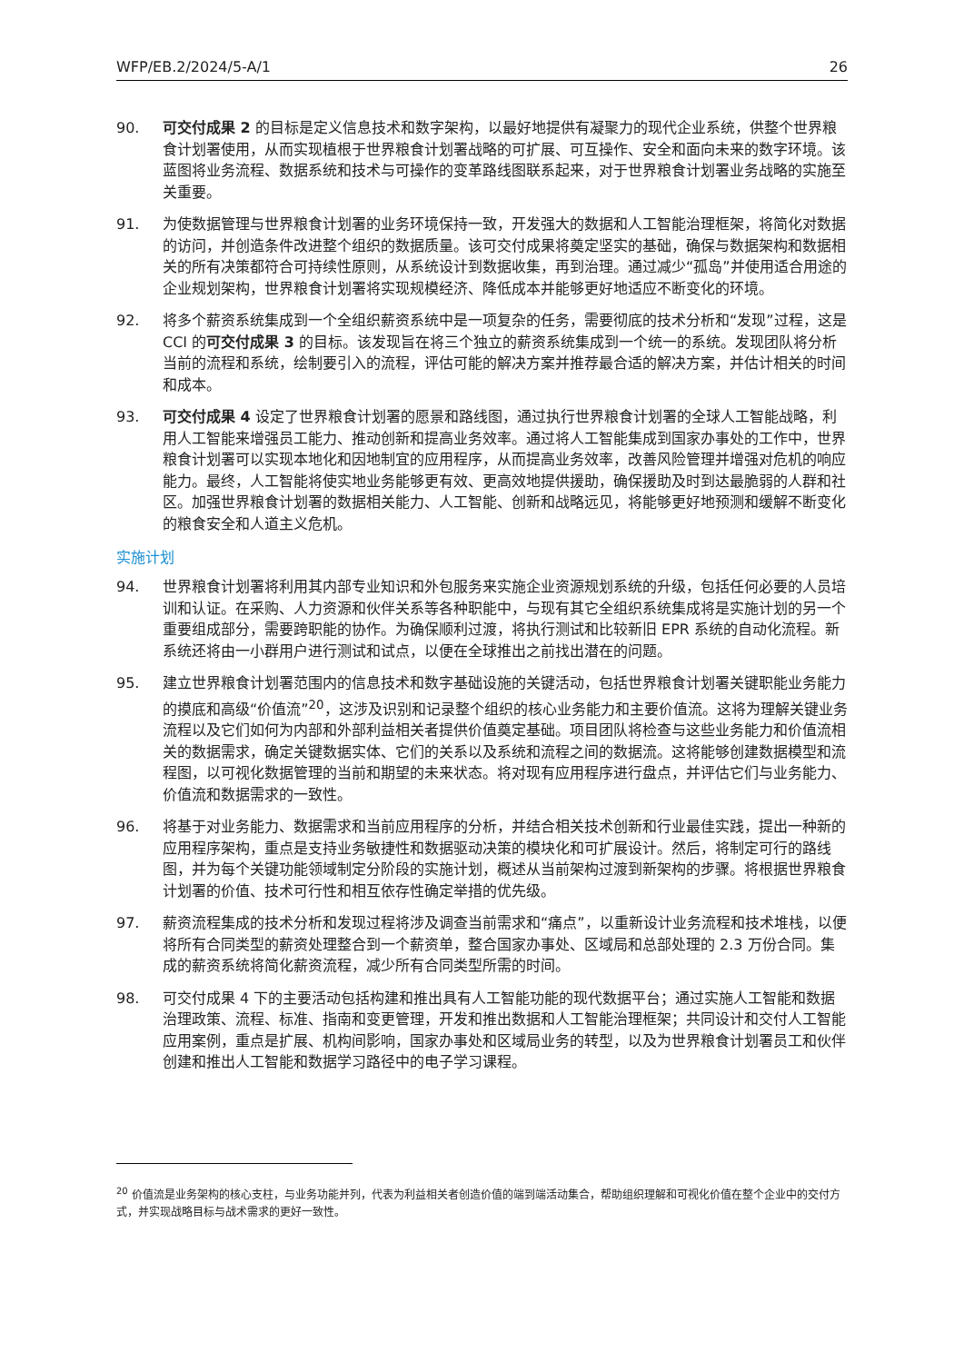WFP/EB.2/2024/5-A/1 26
90. 可交付成果 2 的目标是定义信息技术和数字架构，以最好地提供有凝聚力的现代企业系统，供整个世界粮食计划署使用，从而实现植根于世界粮食计划署战略的可扩展、可互操作、安全和面向未来的数字环境。该蓝图将业务流程、数据系统和技术与可操作的变革路线图联系起来，对于世界粮食计划署业务战略的实施至关重要。
91. 为使数据管理与世界粮食计划署的业务环境保持一致，开发强大的数据和人工智能治理框架，将简化对数据的访问，并创造条件改进整个组织的数据质量。该可交付成果将奠定坚实的基础，确保与数据架构和数据相关的所有决策都符合可持续性原则，从系统设计到数据收集，再到治理。通过减少“孤岛”并使用适合用途的企业规划架构，世界粮食计划署将实现规模经济、降低成本并能够更好地适应不断变化的环境。
92. 将多个薪资系统集成到一个全组织薪资系统中是一项复杂的任务，需要彻底的技术分析和“发现”过程，这是 CCI 的可交付成果 3 的目标。该发现旨在将三个独立的薪资系统集成到一个统一的系统。发现团队将分析当前的流程和系统，绘制要引入的流程，评估可能的解决方案并推荐最合适的解决方案，并估计相关的时间和成本。
93. 可交付成果 4 设定了世界粮食计划署的愿景和路线图，通过执行世界粮食计划署的全球人工智能战略，利用人工智能来增强员工能力、推动创新和提高业务效率。通过将人工智能集成到国家办事处的工作中，世界粮食计划署可以实现本地化和因地制宜的应用程序，从而提高业务效率，改善风险管理并增强对危机的响应能力。最终，人工智能将使实地业务能够更有效、更高效地提供援助，确保援助及时到达最脆弱的人群和社区。加强世界粮食计划署的数据相关能力、人工智能、创新和战略远见，将能够更好地预测和缓解不断变化的粮食安全和人道主义危机。
实施计划
94. 世界粮食计划署将利用其内部专业知识和外包服务来实施企业资源规划系统的升级，包括任何必要的人员培训和认证。在采购、人力资源和伙伴关系等各种职能中，与现有其它全组织系统集成将是实施计划的另一个重要组成部分，需要跨职能的协作。为确保顺利过渡，将执行测试和比较新旧 EPR 系统的自动化流程。新系统还将由一小群用户进行测试和试点，以便在全球推出之前找出潜在的问题。
95. 建立世界粮食计划署范围内的信息技术和数字基础设施的关键活动，包括世界粮食计划署关键职能业务能力的摸底和高级“价值流”<sup>20</sup>，这涉及识别和记录整个组织的核心业务能力和主要价值流。这将为理解关键业务流程以及它们如何为内部和外部利益相关者提供价值奠定基础。项目团队将检查与这些业务能力和价值流相关的数据需求，确定关键数据实体、它们的关系以及系统和流程之间的数据流。这将能够创建数据模型和流程图，以可视化数据管理的当前和期望的未来状态。将对现有应用程序进行盘点，并评估它们与业务能力、价值流和数据需求的一致性。
96. 将基于对业务能力、数据需求和当前应用程序的分析，并结合相关技术创新和行业最佳实践，提出一种新的应用程序架构，重点是支持业务敏捷性和数据驱动决策的模块化和可扩展设计。然后，将制定可行的路线图，并为每个关键功能领域制定分阶段的实施计划，概述从当前架构过渡到新架构的步骤。将根据世界粮食计划署的价值、技术可行性和相互依存性确定举措的优先级。
97. 薪资流程集成的技术分析和发现过程将涉及调查当前需求和“痛点”，以重新设计业务流程和技术堆栈，以便将所有合同类型的薪资处理整合到一个薪资单，整合国家办事处、区域局和总部处理的 2.3 万份合同。集成的薪资系统将简化薪资流程，减少所有合同类型所需的时间。
98. 可交付成果 4 下的主要活动包括构建和推出具有人工智能功能的现代数据平台；通过实施人工智能和数据治理政策、流程、标准、指南和变更管理，开发和推出数据和人工智能治理框架；共同设计和交付人工智能应用案例，重点是扩展、机构间影响，国家办事处和区域局业务的转型，以及为世界粮食计划署员工和伙伴创建和推出人工智能和数据学习路径中的电子学习课程。
<sup>20</sup> 价值流是业务架构的核心支柱，与业务功能并列，代表为利益相关者创造价值的端到端活动集合，帮助组织理解和可视化价值在整个企业中的交付方式，并实现战略目标与战术需求的更好一致性。